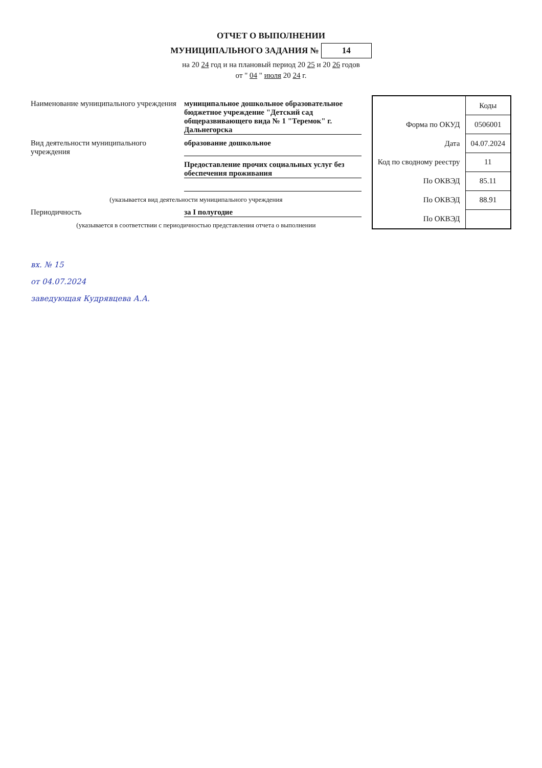ОТЧЕТ О ВЫПОЛНЕНИИ
МУНИЦИПАЛЬНОГО ЗАДАНИЯ № 14
на 20 24 год и на плановый период 20 25 и 20 26 годов
от " 04 " июля 20 24 г.
Наименование муниципального учреждения муниципальное дошкольное образовательное бюджетное учреждение "Детский сад общеразвивающего вида № 1 "Теремок" г. Дальнегорска
Вид деятельности муниципального учреждения образование дошкольное
Предоставление прочих социальных услуг без обеспечения проживания
(указывается вид деятельности муниципального учреждения
Периодичность за I полугодие
(указывается в соответствии с периодичностью представления отчета о выполнении
| | Коды |
| Форма по ОКУД | 0506001 |
| Дата | 04.07.2024 |
| Код по сводному реестру | 11 |
| По ОКВЭД | 85.11 |
| По ОКВЭД | 88.91 |
| По ОКВЭД | |
вх. № 15
от 04.07.2024
заведующая Кудрявцева А.А.